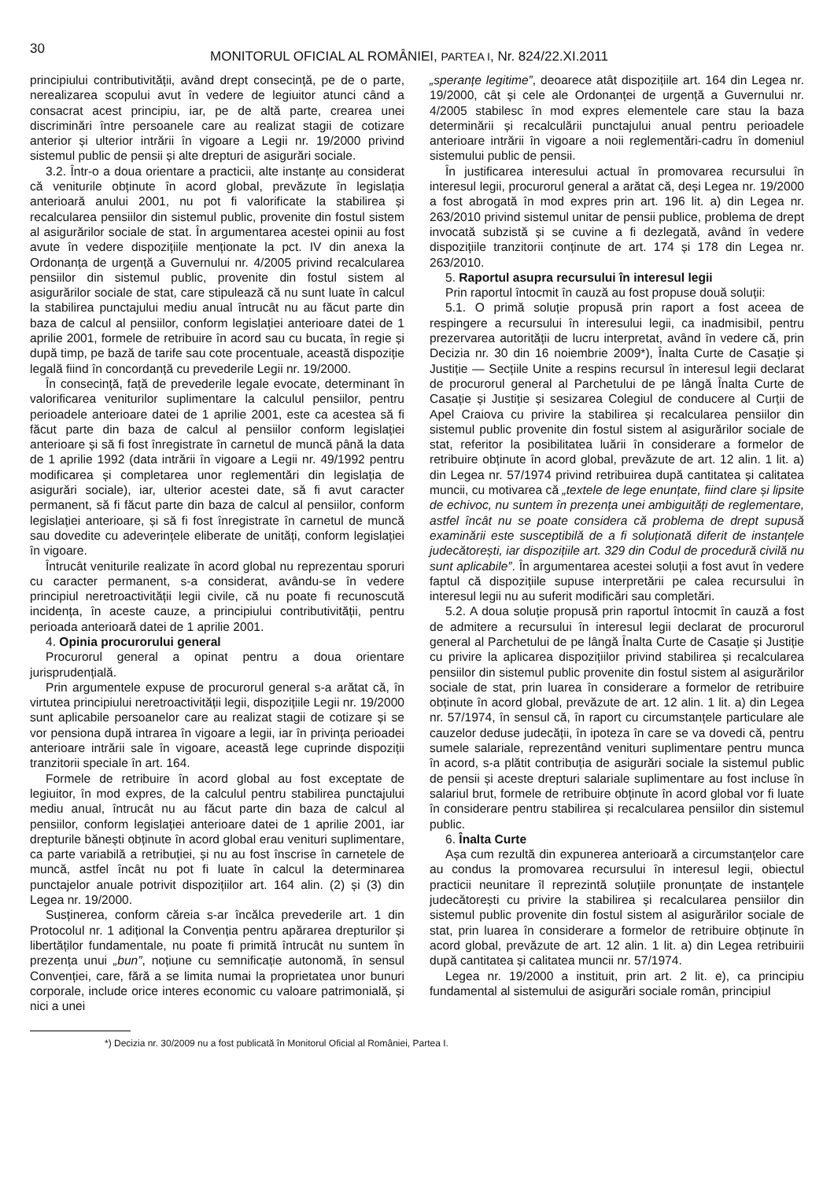30 MONITORUL OFICIAL AL ROMÂNIEI, PARTEA I, Nr. 824/22.XI.2011
principiului contributivității, având drept consecință, pe de o parte, nerealizarea scopului avut în vedere de legiuitor atunci când a consacrat acest principiu, iar, pe de altă parte, crearea unei discriminări între persoanele care au realizat stagii de cotizare anterior și ulterior intrării în vigoare a Legii nr. 19/2000 privind sistemul public de pensii și alte drepturi de asigurări sociale.
3.2. Într-o a doua orientare a practicii, alte instanțe au considerat că veniturile obținute în acord global, prevăzute în legislația anterioară anului 2001, nu pot fi valorificate la stabilirea și recalcularea pensiilor din sistemul public, provenite din fostul sistem al asigurărilor sociale de stat. În argumentarea acestei opinii au fost avute în vedere dispozițiile menționate la pct. IV din anexa la Ordonanța de urgență a Guvernului nr. 4/2005 privind recalcularea pensiilor din sistemul public, provenite din fostul sistem al asigurărilor sociale de stat, care stipulează că nu sunt luate în calcul la stabilirea punctajului mediu anual întrucât nu au făcut parte din baza de calcul al pensiilor, conform legislației anterioare datei de 1 aprilie 2001, formele de retribuire în acord sau cu bucata, în regie și după timp, pe bază de tarife sau cote procentuale, această dispoziție legală fiind în concordanță cu prevederile Legii nr. 19/2000.
În consecință, față de prevederile legale evocate, determinant în valorificarea veniturilor suplimentare la calculul pensiilor, pentru perioadele anterioare datei de 1 aprilie 2001, este ca acestea să fi făcut parte din baza de calcul al pensiilor conform legislației anterioare și să fi fost înregistrate în carnetul de muncă până la data de 1 aprilie 1992 (data intrării în vigoare a Legii nr. 49/1992 pentru modificarea și completarea unor reglementări din legislația de asigurări sociale), iar, ulterior acestei date, să fi avut caracter permanent, să fi făcut parte din baza de calcul al pensiilor, conform legislației anterioare, și să fi fost înregistrate în carnetul de muncă sau dovedite cu adeverințele eliberate de unități, conform legislației în vigoare.
Întrucât veniturile realizate în acord global nu reprezentau sporuri cu caracter permanent, s-a considerat, avându-se în vedere principiul neretroactivității legii civile, că nu poate fi recunoscută incidența, în aceste cauze, a principiului contributivității, pentru perioada anterioară datei de 1 aprilie 2001.
4. Opinia procurorului general
Procurorul general a opinat pentru a doua orientare jurisprudențială.
Prin argumentele expuse de procurorul general s-a arătat că, în virtutea principiului neretroactivității legii, dispozițiile Legii nr. 19/2000 sunt aplicabile persoanelor care au realizat stagii de cotizare și se vor pensiona după intrarea în vigoare a legii, iar în privința perioadei anterioare intrării sale în vigoare, această lege cuprinde dispoziții tranzitorii speciale în art. 164.
Formele de retribuire în acord global au fost exceptate de legiuitor, în mod expres, de la calculul pentru stabilirea punctajului mediu anual, întrucât nu au făcut parte din baza de calcul al pensiilor, conform legislației anterioare datei de 1 aprilie 2001, iar drepturile bănești obținute în acord global erau venituri suplimentare, ca parte variabilă a retribuției, și nu au fost înscrise în carnetele de muncă, astfel încât nu pot fi luate în calcul la determinarea punctajelor anuale potrivit dispozițiilor art. 164 alin. (2) și (3) din Legea nr. 19/2000.
Susținerea, conform căreia s-ar încălca prevederile art. 1 din Protocolul nr. 1 adițional la Convenția pentru apărarea drepturilor și libertăților fundamentale, nu poate fi primită întrucât nu suntem în prezența unui „bun”, noțiune cu semnificație autonomă, în sensul Convenției, care, fără a se limita numai la proprietatea unor bunuri corporale, include orice interes economic cu valoare patrimonială, și nici a unei
„speranțe legitime”, deoarece atât dispozițiile art. 164 din Legea nr. 19/2000, cât și cele ale Ordonanței de urgență a Guvernului nr. 4/2005 stabilesc în mod expres elementele care stau la baza determinării și recalculării punctajului anual pentru perioadele anterioare intrării în vigoare a noii reglementări-cadru în domeniul sistemului public de pensii.
În justificarea interesului actual în promovarea recursului în interesul legii, procurorul general a arătat că, deși Legea nr. 19/2000 a fost abrogată în mod expres prin art. 196 lit. a) din Legea nr. 263/2010 privind sistemul unitar de pensii publice, problema de drept invocată subzistă și se cuvine a fi dezlegată, având în vedere dispozițiile tranzitorii conținute de art. 174 și 178 din Legea nr. 263/2010.
5. Raportul asupra recursului în interesul legii
Prin raportul întocmit în cauză au fost propuse două soluții:
5.1. O primă soluție propusă prin raport a fost aceea de respingere a recursului în interesului legii, ca inadmisibil, pentru prezervarea autorității de lucru interpretat, având în vedere că, prin Decizia nr. 30 din 16 noiembrie 2009*), Înalta Curte de Casație și Justiție — Secțiile Unite a respins recursul în interesul legii declarat de procurorul general al Parchetului de pe lângă Înalta Curte de Casație și Justiție și sesizarea Colegiul de conducere al Curții de Apel Craiova cu privire la stabilirea și recalcularea pensiilor din sistemul public provenite din fostul sistem al asigurărilor sociale de stat, referitor la posibilitatea luării în considerare a formelor de retribuire obținute în acord global, prevăzute de art. 12 alin. 1 lit. a) din Legea nr. 57/1974 privind retribuirea după cantitatea și calitatea muncii, cu motivarea că „textele de lege enunțate, fiind clare și lipsite de echivoc, nu suntem în prezența unei ambiguități de reglementare, astfel încât nu se poate considera că problema de drept supusă examinării este susceptibilă de a fi soluționată diferit de instanțele judecătorești, iar dispozițiile art. 329 din Codul de procedură civilă nu sunt aplicabile”. În argumentarea acestei soluții a fost avut în vedere faptul că dispozițiile supuse interpretării pe calea recursului în interesul legii nu au suferit modificări sau completări.
5.2. A doua soluție propusă prin raportul întocmit în cauză a fost de admitere a recursului în interesul legii declarat de procurorul general al Parchetului de pe lângă Înalta Curte de Casație și Justiție cu privire la aplicarea dispozițiilor privind stabilirea și recalcularea pensiilor din sistemul public provenite din fostul sistem al asigurărilor sociale de stat, prin luarea în considerare a formelor de retribuire obținute în acord global, prevăzute de art. 12 alin. 1 lit. a) din Legea nr. 57/1974, în sensul că, în raport cu circumstanțele particulare ale cauzelor deduse judecății, în ipoteza în care se va dovedi că, pentru sumele salariale, reprezentând venituri suplimentare pentru munca în acord, s-a plătit contribuția de asigurări sociale la sistemul public de pensii și aceste drepturi salariale suplimentare au fost incluse în salariul brut, formele de retribuire obținute în acord global vor fi luate în considerare pentru stabilirea și recalcularea pensiilor din sistemul public.
6. Înalta Curte
Așa cum rezultă din expunerea anterioară a circumstanțelor care au condus la promovarea recursului în interesul legii, obiectul practicii neunitare îl reprezintă soluțiile pronunțate de instanțele judecătorești cu privire la stabilirea și recalcularea pensiilor din sistemul public provenite din fostul sistem al asigurărilor sociale de stat, prin luarea în considerare a formelor de retribuire obținute în acord global, prevăzute de art. 12 alin. 1 lit. a) din Legea retribuirii după cantitatea și calitatea muncii nr. 57/1974.
Legea nr. 19/2000 a instituit, prin art. 2 lit. e), ca principiu fundamental al sistemului de asigurări sociale român, principiul
*) Decizia nr. 30/2009 nu a fost publicată în Monitorul Oficial al României, Partea I.